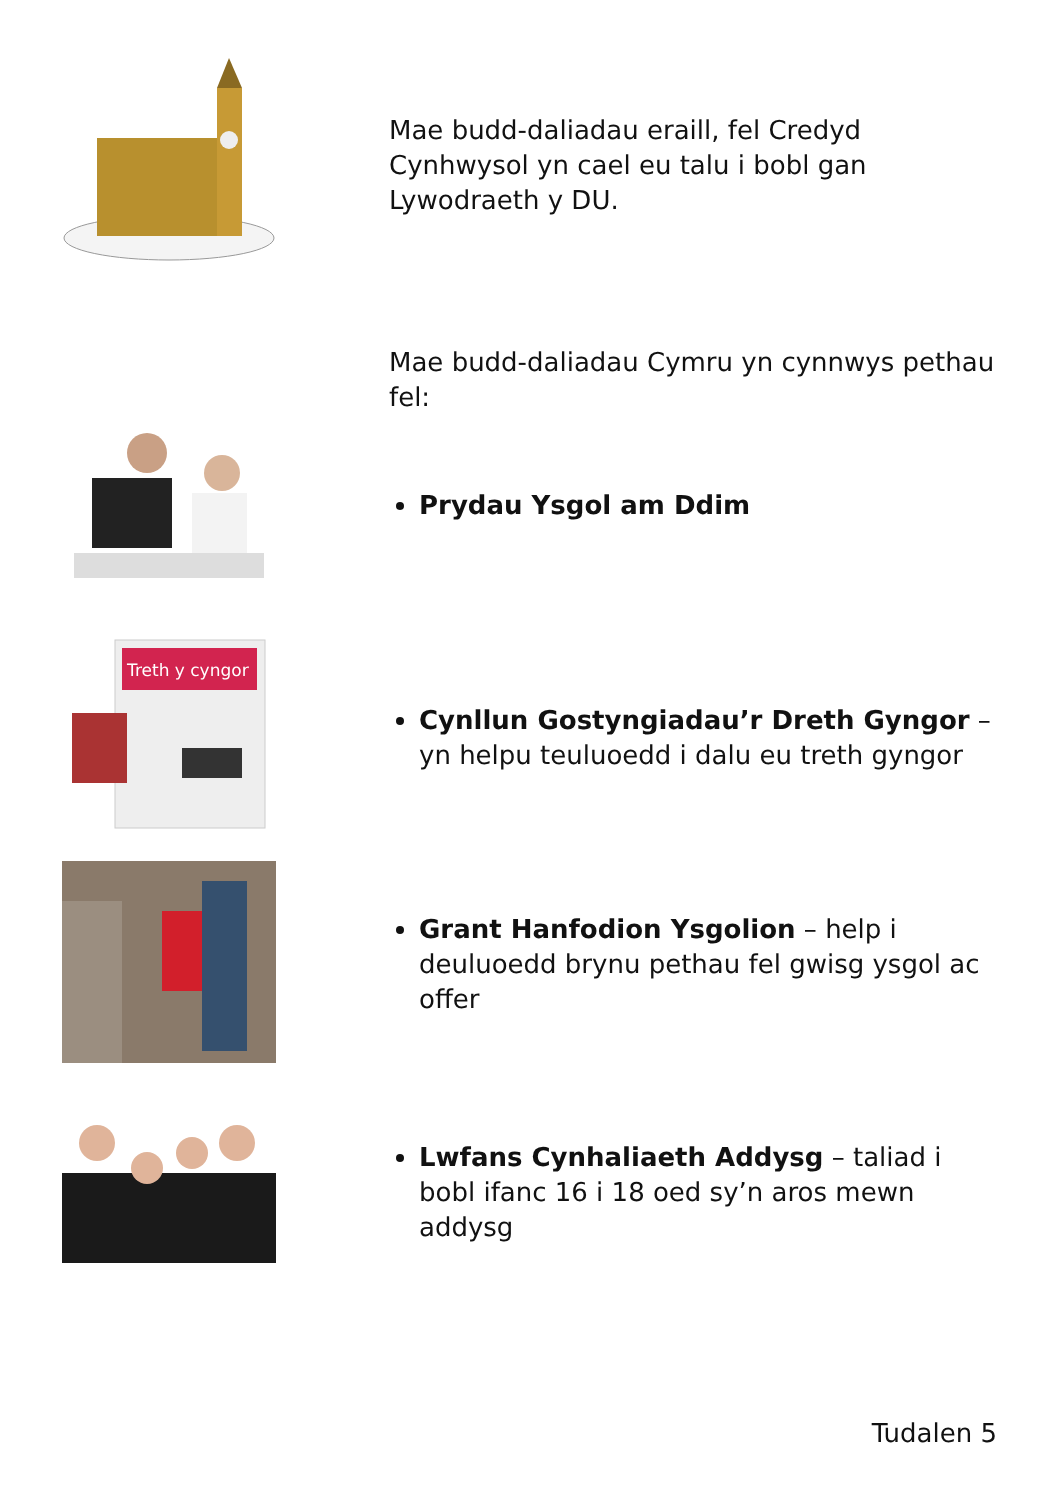Mae budd-daliadau eraill, fel Credyd Cynhwysol yn cael eu talu i bobl gan Lywodraeth y DU.
Mae budd-daliadau Cymru yn cynnwys pethau fel:
Prydau Ysgol am Ddim
Treth y cyngor
Cynllun Gostyngiadau’r Dreth Gyngor – yn helpu teuluoedd i dalu eu treth gyngor
Grant Hanfodion Ysgolion – help i deuluoedd brynu pethau fel gwisg ysgol ac offer
Lwfans Cynhaliaeth Addysg – taliad i bobl ifanc 16 i 18 oed sy’n aros mewn addysg
Tudalen 5